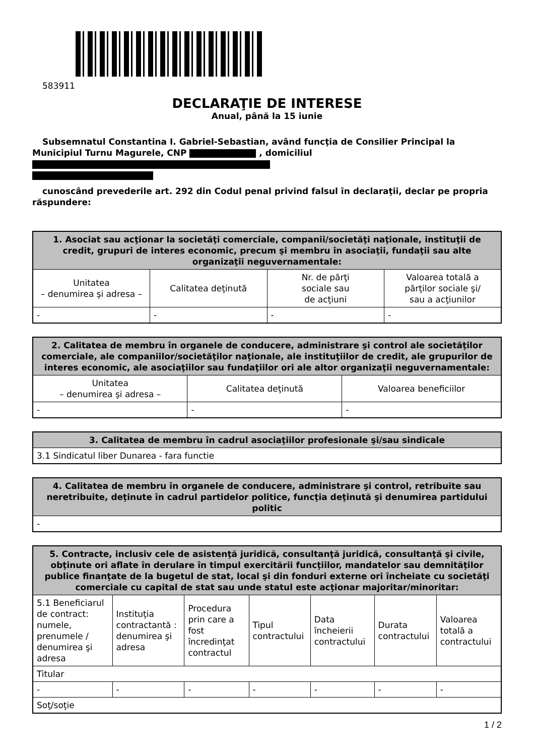583911
DECLARAŢIE DE INTERESE
Anual, până la 15 iunie
Subsemnatul Constantina I. Gabriel-Sebastian, având funcţia de Consilier Principal la Municipiul Turnu Magurele, CNP , domiciliul
cunoscând prevederile art. 292 din Codul penal privind falsul în declaraţii, declar pe propria răspundere:
| 1. Asociat sau acţionar la societăţi comerciale, companii/societăţi naţionale, instituţii de credit, grupuri de interes economic, precum şi membru în asociaţii, fundaţii sau alte organizaţii neguvernamentale: | | | |
| --- | --- | --- | --- |
| Unitatea – denumirea şi adresa – | Calitatea deţinută | Nr. de părţi sociale sau de acţiuni | Valoarea totală a părţilor sociale şi/ sau a acţiunilor |
| - | - | - | - |
| 2. Calitatea de membru în organele de conducere, administrare şi control ale societăţilor comerciale, ale companiilor/societăţilor naţionale, ale instituţiilor de credit, ale grupurilor de interes economic, ale asociaţiilor sau fundaţiilor ori ale altor organizaţii neguvernamentale: | | |
| --- | --- | --- |
| Unitatea – denumirea şi adresa – | Calitatea deţinută | Valoarea beneficiilor |
| - | - | - |
| 3. Calitatea de membru în cadrul asociaţiilor profesionale şi/sau sindicale |
| --- |
| 3.1 Sindicatul liber Dunarea - fara functie |
| 4. Calitatea de membru în organele de conducere, administrare şi control, retribuite sau neretribuite, deţinute în cadrul partidelor politice, funcţia deţinută şi denumirea partidului politic |
| --- |
| - |
| 5. Contracte, inclusiv cele de asistenţă juridică, consultanţă juridică, consultanţă şi civile, obţinute ori aflate în derulare în timpul exercitării funcţiilor, mandatelor sau demnităţilor publice finanţate de la bugetul de stat, local şi din fonduri externe ori încheiate cu societăţi comerciale cu capital de stat sau unde statul este acţionar majoritar/minoritar: | | | | | | |
| --- | --- | --- | --- | --- | --- | --- |
| 5.1 Beneficiarul de contract: numele, prenumele / denumirea şi adresa | Instituţia contractantă : denumirea şi adresa | Procedura prin care a fost încredinţat contractul | Tipul contractului | Data încheierii contractului | Durata contractului | Valoarea totală a contractului |
| Titular | | | | | | |
| - | - | - | - | - | - | - |
| Soţ/soţie | | | | | | |
1 / 2